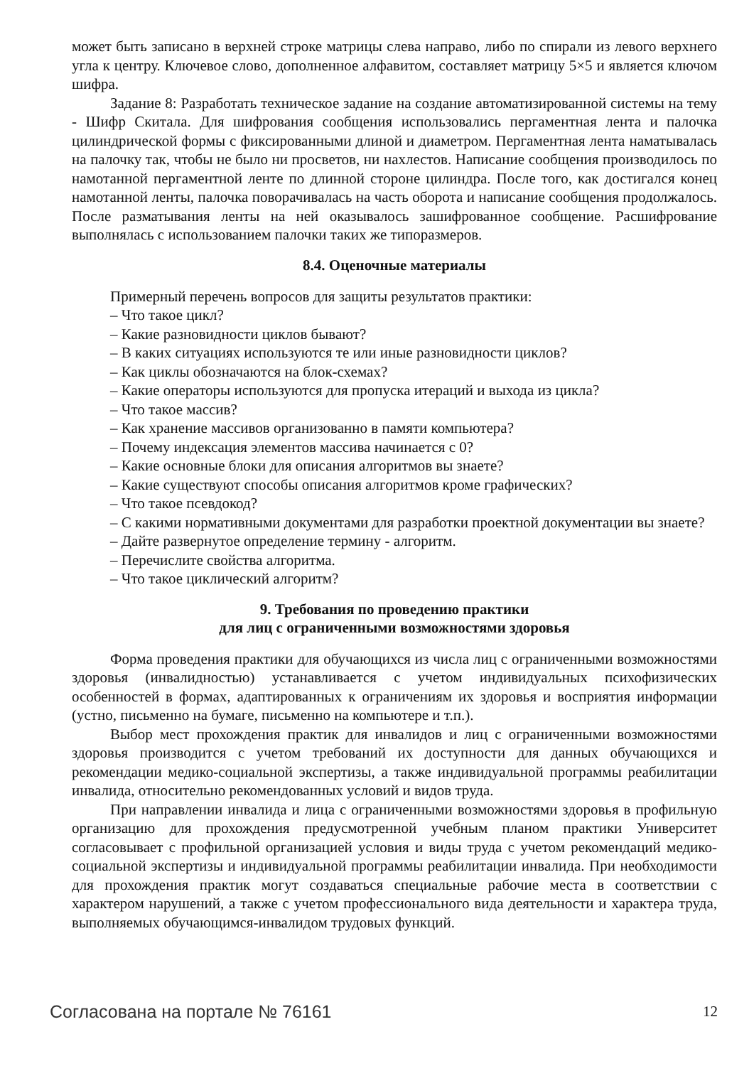может быть записано в верхней строке матрицы слева направо, либо по спирали из левого верхнего угла к центру. Ключевое слово, дополненное алфавитом, составляет матрицу 5×5 и является ключом шифра.
Задание 8: Разработать техническое задание на создание автоматизированной системы на тему - Шифр Скитала. Для шифрования сообщения использовались пергаментная лента и палочка цилиндрической формы с фиксированными длиной и диаметром. Пергаментная лента наматывалась на палочку так, чтобы не было ни просветов, ни нахлестов. Написание сообщения производилось по намотанной пергаментной ленте по длинной стороне цилиндра. После того, как достигался конец намотанной ленты, палочка поворачивалась на часть оборота и написание сообщения продолжалось. После разматывания ленты на ней оказывалось зашифрованное сообщение. Расшифрование выполнялась с использованием палочки таких же типоразмеров.
8.4. Оценочные материалы
Примерный перечень вопросов для защиты результатов практики:
– Что такое цикл?
– Какие разновидности циклов бывают?
– В каких ситуациях используются те или иные разновидности циклов?
– Как циклы обозначаются на блок-схемах?
– Какие операторы используются для пропуска итераций и выхода из цикла?
– Что такое массив?
– Как хранение массивов организованно в памяти компьютера?
– Почему индексация элементов массива начинается с 0?
– Какие основные блоки для описания алгоритмов вы знаете?
– Какие существуют способы описания алгоритмов кроме графических?
– Что такое псевдокод?
– С какими нормативными документами для разработки проектной документации вы знаете?
– Дайте развернутое определение термину - алгоритм.
– Перечислите свойства алгоритма.
– Что такое циклический алгоритм?
9. Требования по проведению практики
для лиц с ограниченными возможностями здоровья
Форма проведения практики для обучающихся из числа лиц с ограниченными возможностями здоровья (инвалидностью) устанавливается с учетом индивидуальных психофизических особенностей в формах, адаптированных к ограничениям их здоровья и восприятия информации (устно, письменно на бумаге, письменно на компьютере и т.п.).
Выбор мест прохождения практик для инвалидов и лиц с ограниченными возможностями здоровья производится с учетом требований их доступности для данных обучающихся и рекомендации медико-социальной экспертизы, а также индивидуальной программы реабилитации инвалида, относительно рекомендованных условий и видов труда.
При направлении инвалида и лица с ограниченными возможностями здоровья в профильную организацию для прохождения предусмотренной учебным планом практики Университет согласовывает с профильной организацией условия и виды труда с учетом рекомендаций медико-социальной экспертизы и индивидуальной программы реабилитации инвалида. При необходимости для прохождения практик могут создаваться специальные рабочие места в соответствии с характером нарушений, а также с учетом профессионального вида деятельности и характера труда, выполняемых обучающимся-инвалидом трудовых функций.
Согласована на портале № 76161 12